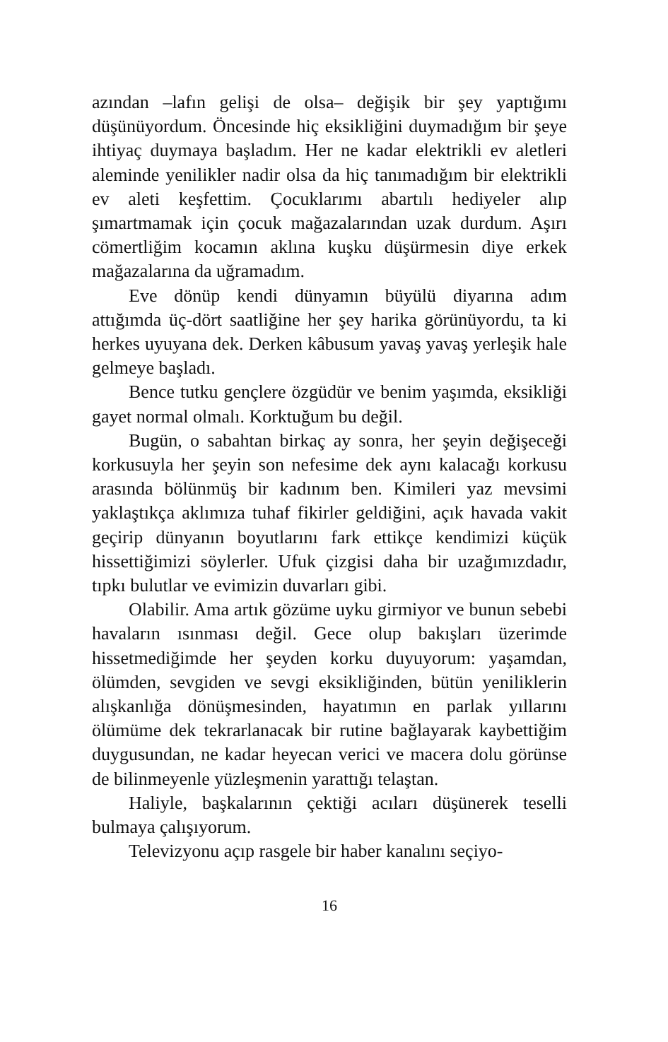azından –lafın gelişi de olsa– değişik bir şey yaptığımı düşünüyordum. Öncesinde hiç eksikliğini duymadığım bir şeye ihtiyaç duymaya başladım. Her ne kadar elektrikli ev aletleri aleminde yenilikler nadir olsa da hiç tanımadığım bir elektrikli ev aleti keşfettim. Çocuklarımı abartılı hediyeler alıp şımartmamak için çocuk mağazalarından uzak durdum. Aşırı cömertliğim kocamın aklına kuşku düşürmesin diye erkek mağazalarına da uğramadım.
Eve dönüp kendi dünyamın büyülü diyarına adım attığımda üç-dört saatliğine her şey harika görünüyordu, ta ki herkes uyuyana dek. Derken kâbusum yavaş yavaş yerleşik hale gelmeye başladı.
Bence tutku gençlere özgüdür ve benim yaşımda, eksikliği gayet normal olmalı. Korktuğum bu değil.
Bugün, o sabahtan birkaç ay sonra, her şeyin değişeceği korkusuyla her şeyin son nefesime dek aynı kalacağı korkusu arasında bölünmüş bir kadınım ben. Kimileri yaz mevsimi yaklaştıkça aklımıza tuhaf fikirler geldiğini, açık havada vakit geçirip dünyanın boyutlarını fark ettikçe kendimizi küçük hissettiğimizi söylerler. Ufuk çizgisi daha bir uzağımızdadır, tıpkı bulutlar ve evimizin duvarları gibi.
Olabilir. Ama artık gözüme uyku girmiyor ve bunun sebebi havaların ısınması değil. Gece olup bakışları üzerimde hissetmediğimde her şeyden korku duyuyorum: yaşamdan, ölümden, sevgiden ve sevgi eksikliğinden, bütün yeniliklerin alışkanlığa dönüşmesinden, hayatımın en parlak yıllarını ölümüme dek tekrarlanacak bir rutine bağlayarak kaybettiğim duygusundan, ne kadar heyecan verici ve macera dolu görünse de bilinmeyenle yüzleşmenin yarattığı telaştan.
Haliyle, başkalarının çektiği acıları düşünerek teselli bulmaya çalışıyorum.
Televizyonu açıp rasgele bir haber kanalını seçiyo-
16